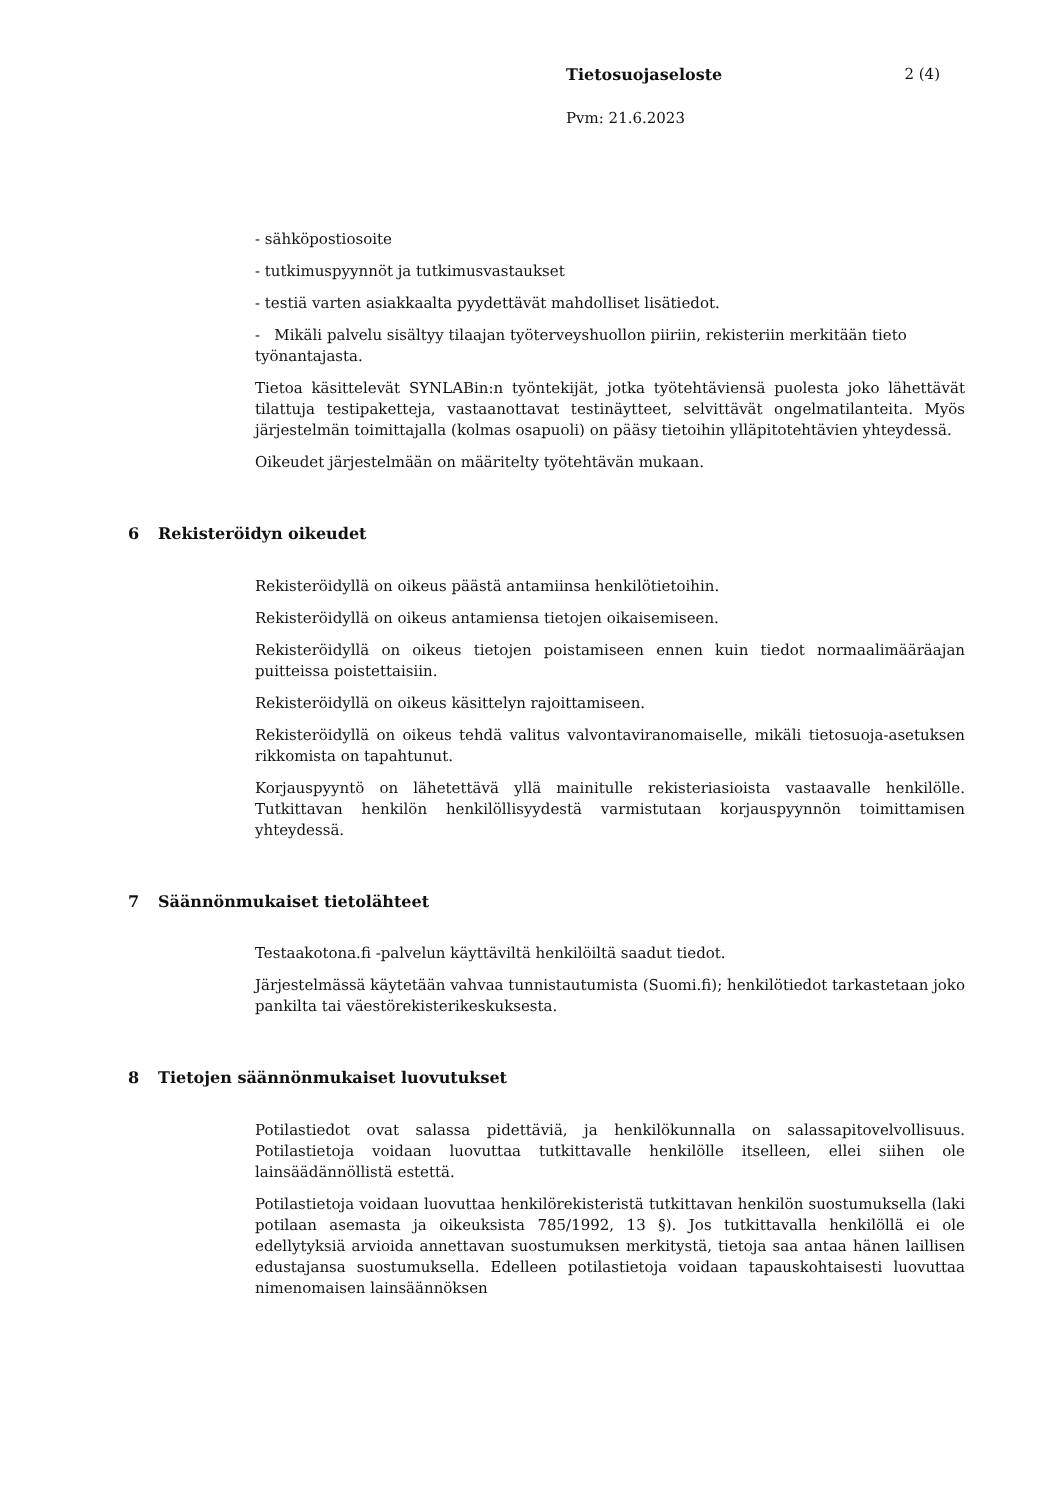Tietosuojaseloste 2 (4)
Pvm: 21.6.2023
- sähköpostiosoite
- tutkimuspyynnöt ja tutkimusvastaukset
- testiä varten asiakkaalta pyydettävät mahdolliset lisätiedot.
- Mikäli palvelu sisältyy tilaajan työterveyshuollon piiriin, rekisteriin merkitään tieto työnantajasta.
Tietoa käsittelevät SYNLABin:n työntekijät, jotka työtehtäviensä puolesta joko lähettävät tilattuja testipaketteja, vastaanottavat testinäytteet, selvittävät ongelmatilanteita. Myös järjestelmän toimittajalla (kolmas osapuoli) on pääsy tietoihin ylläpitotehtävien yhteydessä.
Oikeudet järjestelmään on määritelty työtehtävän mukaan.
6 Rekisteröidyn oikeudet
Rekisteröidyllä on oikeus päästä antamiinsa henkilötietoihin.
Rekisteröidyllä on oikeus antamiensa tietojen oikaisemiseen.
Rekisteröidyllä on oikeus tietojen poistamiseen ennen kuin tiedot normaalimääräajan puitteissa poistettaisiin.
Rekisteröidyllä on oikeus käsittelyn rajoittamiseen.
Rekisteröidyllä on oikeus tehdä valitus valvontaviranomaiselle, mikäli tietosuoja-asetuksen rikkomista on tapahtunut.
Korjauspyyntö on lähetettävä yllä mainitulle rekisteriasioista vastaavalle henkilölle. Tutkittavan henkilön henkilöllisyydestä varmistutaan korjauspyynnön toimittamisen yhteydessä.
7 Säännönmukaiset tietolähteet
Testaakotona.fi -palvelun käyttäviltä henkilöiltä saadut tiedot.
Järjestelmässä käytetään vahvaa tunnistautumista (Suomi.fi); henkilötiedot tarkastetaan joko pankilta tai väestörekisterikeskuksesta.
8 Tietojen säännönmukaiset luovutukset
Potilastiedot ovat salassa pidettäviä, ja henkilökunnalla on salassapitovelvollisuus. Potilastietoja voidaan luovuttaa tutkittavalle henkilölle itselleen, ellei siihen ole lainsäädännöllistä estettä.
Potilastietoja voidaan luovuttaa henkilörekisteristä tutkittavan henkilön suostumuksella (laki potilaan asemasta ja oikeuksista 785/1992, 13 §). Jos tutkittavalla henkilöllä ei ole edellytyksiä arvioida annettavan suostumuksen merkitystä, tietoja saa antaa hänen laillisen edustajansa suostumuksella. Edelleen potilastietoja voidaan tapauskohtaisesti luovuttaa nimenomaisen lainsäännöksen